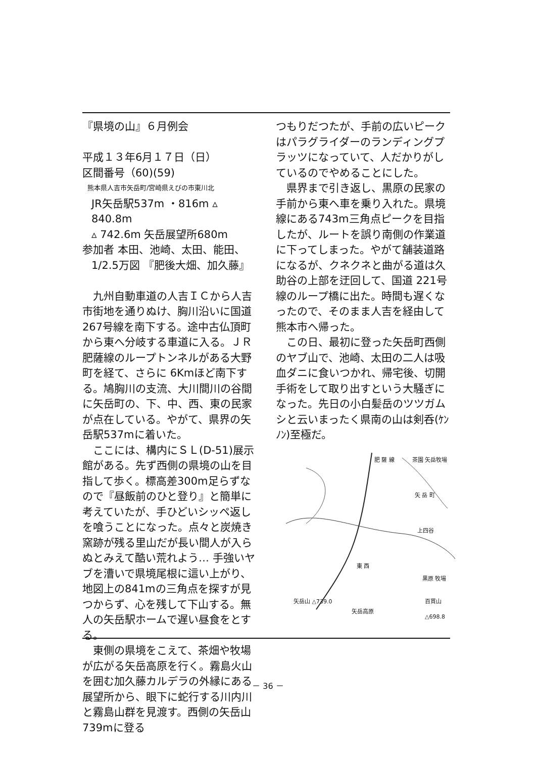『県境の山』６月例会
平成１３年6月１７日（日）
区間番号（60)(59)
熊本県人吉市矢岳町/宮崎県えびの市東川北
JR矢岳駅537m ・816m ▵ 840.8m
▵ 742.6m 矢岳展望所680m
参加者 本田、池崎、太田、能田、
1/2.5万図 『肥後大畑、加久藤』
九州自動車道の人吉ＩＣから人吉市街地を通りぬけ、胸川沿いに国道 267号線を南下する。途中古仏頂町から東へ分岐する車道に入る。ＪＲ肥薩線のループトンネルがある大野町を経て、さらに 6Kmほど南下する。鳩胸川の支流、大川間川の谷間に矢岳町の、下、中、西、東の民家が点在している。やがて、県界の矢岳駅537mに着いた。
ここには、構内にＳＬ(D-51)展示館がある。先ず西側の県境の山を目指して歩く。標高差300m足らずなので『昼飯前のひと登り』と簡単に考えていたが、手ひどいシッペ返しを喰うことになった。点々と炭焼き窯跡が残る里山だが長い間人が入らぬとみえて酷い荒れよう… 手強いヤブを漕いで県境尾根に這い上がり、地図上の841mの三角点を探すが見つからず、心を残して下山する。無人の矢岳駅ホームで遅い昼食をとする。
東側の県境をこえて、茶畑や牧場が広がる矢岳高原を行く。霧島火山を囲む加久藤カルデラの外縁にある展望所から、眼下に蛇行する川内川と霧島山群を見渡す。西側の矢岳山739mに登る
つもりだつたが、手前の広いピークはパラグライダーのランディングプラッツになっていて、人だかりがしているのでやめることにした。
県界まで引き返し、黒原の民家の手前から東へ車を乗り入れた。県境線にある743m三角点ピークを目指したが、ルートを誤り南側の作業道に下ってしまった。やがて舗装道路になるが、クネクネと曲がる道は久助谷の上部を迂回して、国道 221号線のループ橋に出た。時間も遅くなったので、そのまま人吉を経由して熊本市へ帰った。
この日、最初に登った矢岳町西側のヤブ山で、池崎、太田の二人は吸血ダニに食いつかれ、帰宅後、切開手術をして取り出すという大騒ぎになった。先日の小白髪岳のツツガムシと云いまったく県南の山は剣呑(ｹﾝﾉﾝ)至極だ。
茶園 矢岳牧場 肥 薩 線
矢 岳 町
上四谷
東 西
黒原 牧場
矢岳山 △739.0 百貫山 △698.8
矢岳高原
－ 36 －